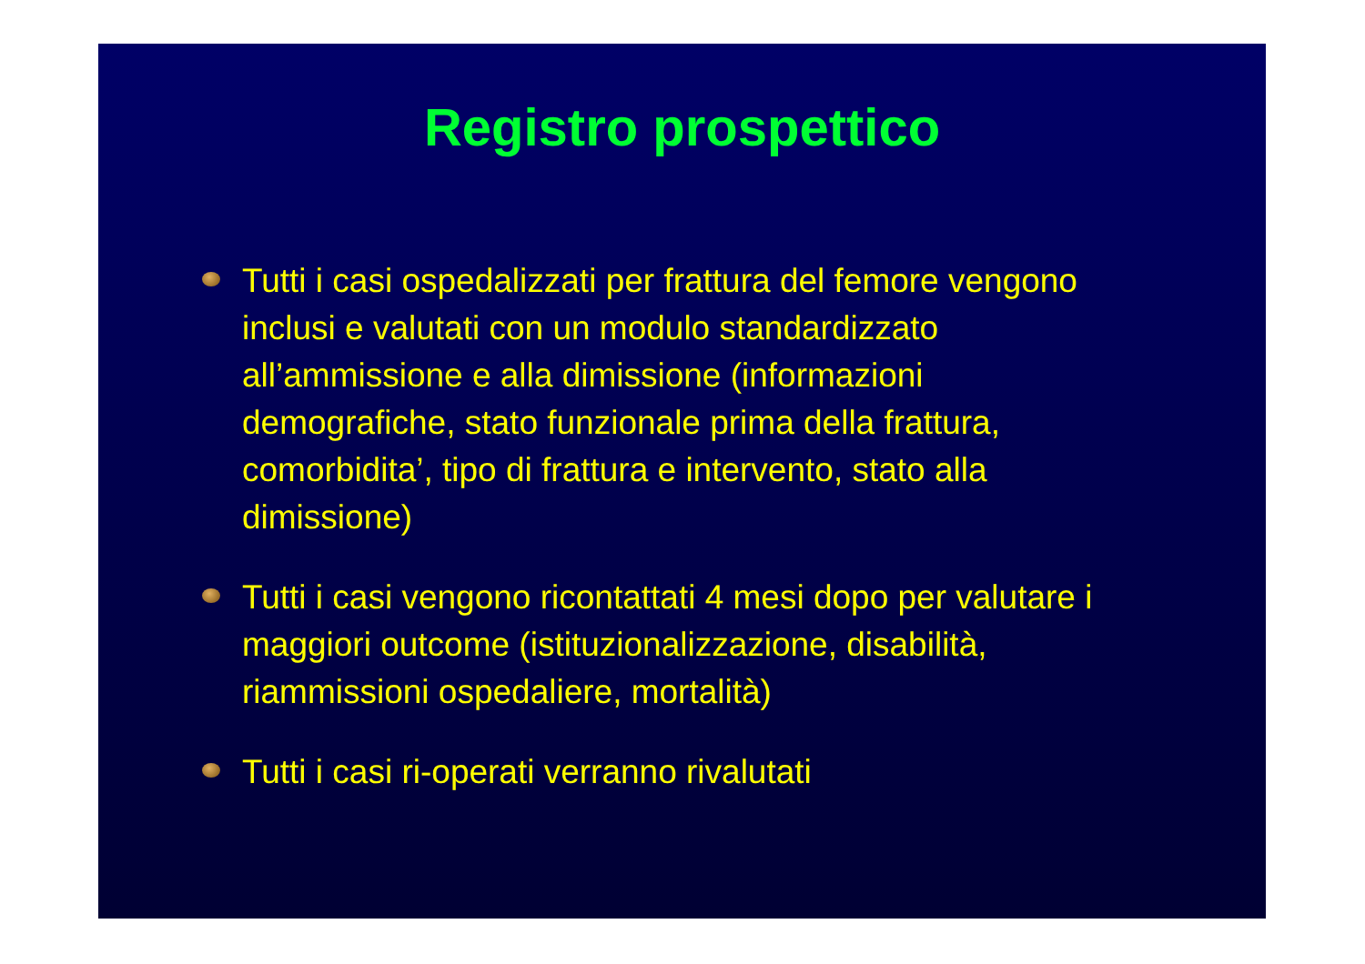Registro prospettico
Tutti i casi ospedalizzati per frattura del femore vengono inclusi e valutati con un modulo standardizzato all’ammissione e alla dimissione (informazioni demografiche, stato funzionale prima della frattura, comorbidita’, tipo di frattura e intervento, stato alla dimissione)
Tutti i casi vengono ricontattati 4 mesi dopo per valutare i maggiori outcome (istituzionalizzazione, disabilità, riammissioni ospedaliere, mortalità)
Tutti i casi ri-operati verranno rivalutati